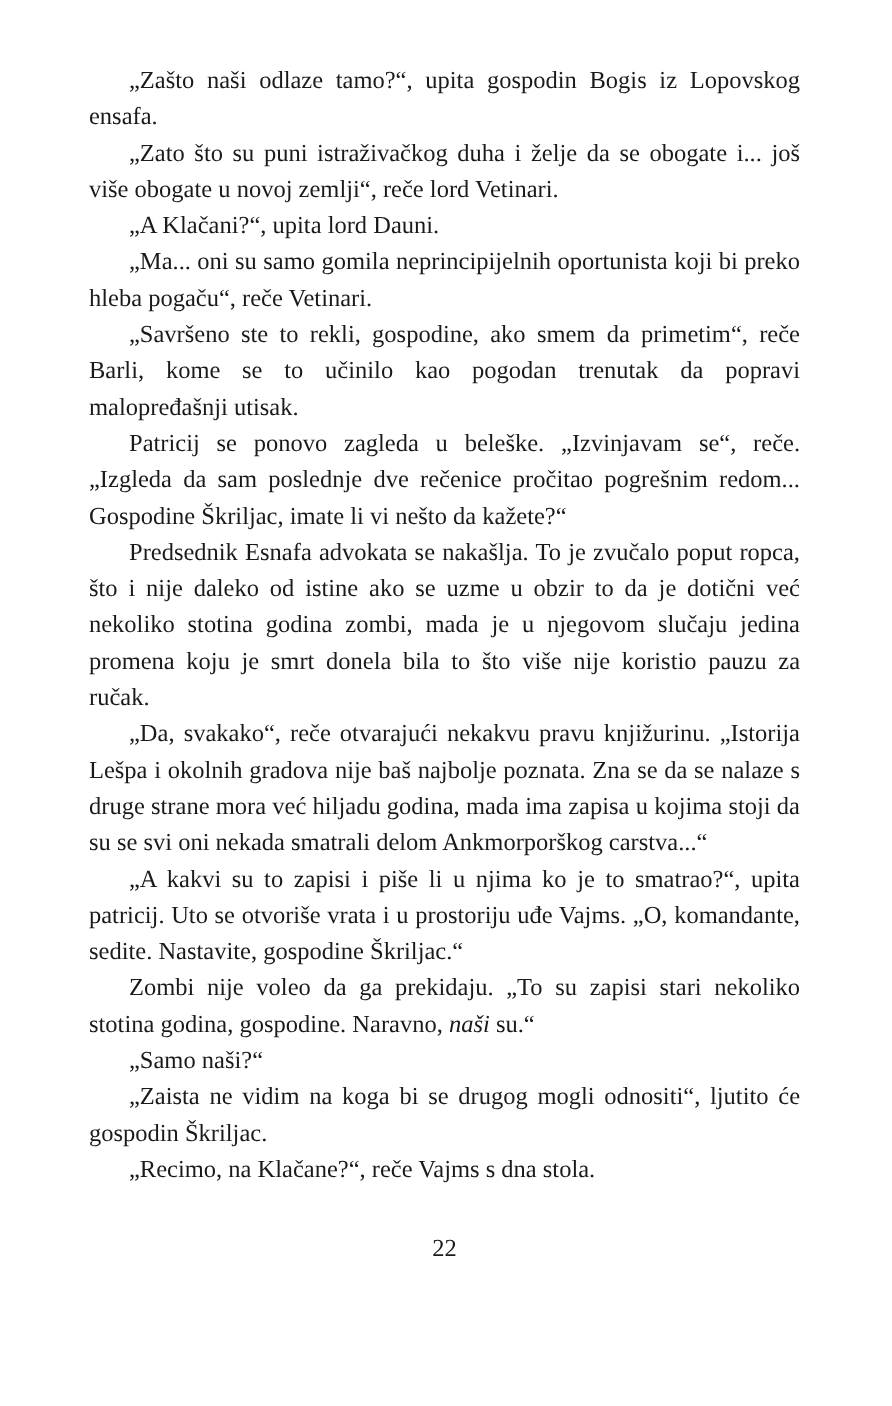„Zašto naši odlaze tamo?“, upita gospodin Bogis iz Lopovskog ensafa.
„Zato što su puni istraživačkog duha i želje da se obogate i... još više obogate u novoj zemlji“, reče lord Vetinari.
„A Klačani?“, upita lord Dauni.
„Ma... oni su samo gomila neprincipijelnih oportunista koji bi preko hleba pogaču“, reče Vetinari.
„Savršeno ste to rekli, gospodine, ako smem da primetim“, reče Barli, kome se to učinilo kao pogodan trenutak da popravi malopređašnji utisak.
Patricij se ponovo zagleda u beleške. „Izvinjavam se“, reče. „Izgleda da sam poslednje dve rečenice pročitao pogrešnim redom... Gospodine Škriljac, imate li vi nešto da kažete?“
Predsednik Esnafa advokata se nakašlja. To je zvučalo poput ropca, što i nije daleko od istine ako se uzme u obzir to da je dotični već nekoliko stotina godina zombi, mada je u njegovom slučaju jedina promena koju je smrt donela bila to što više nije koristio pauzu za ručak.
„Da, svakako“, reče otvarajući nekakvu pravu knjižurinu. „Istorija Lešpa i okolnih gradova nije baš najbolje poznata. Zna se da se nalaze s druge strane mora već hiljadu godina, mada ima zapisa u kojima stoji da su se svi oni nekada smatrali delom Ankmorporškog carstva...“
„A kakvi su to zapisi i piše li u njima ko je to smatrao?“, upita patricij. Uto se otvoriše vrata i u prostoriju uđe Vajms. „O, komandante, sedite. Nastavite, gospodine Škriljac.“
Zombi nije voleo da ga prekidaju. „To su zapisi stari nekoliko stotina godina, gospodine. Naravno, naši su.“
„Samo naši?“
„Zaista ne vidim na koga bi se drugog mogli odnositi“, ljutito će gospodin Škriljac.
„Recimo, na Klačane?“, reče Vajms s dna stola.
22